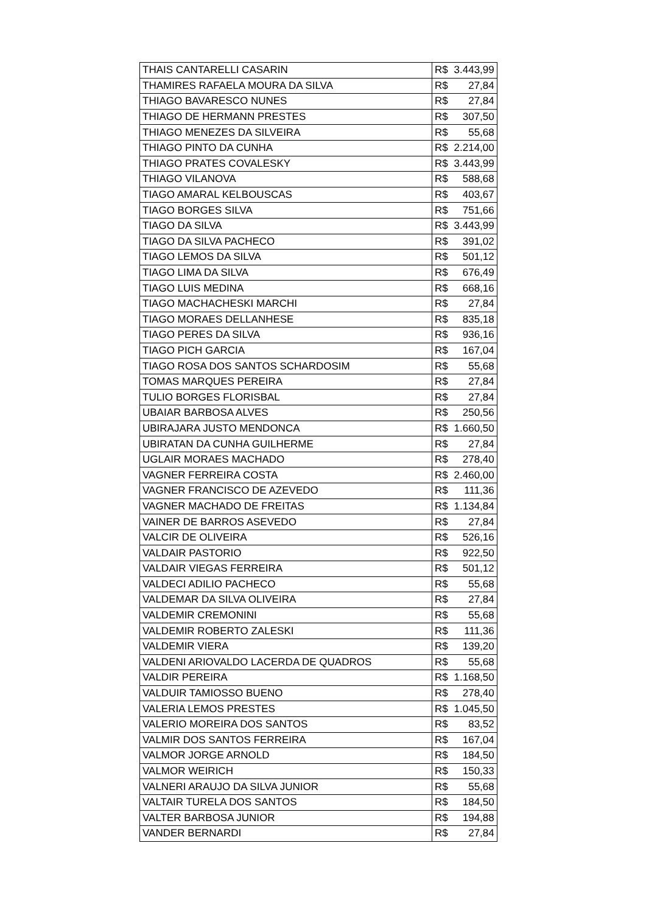| THAIS CANTARELLI CASARIN | R$ | 3.443,99 |
| THAMIRES RAFAELA MOURA DA SILVA | R$ | 27,84 |
| THIAGO BAVARESCO NUNES | R$ | 27,84 |
| THIAGO DE HERMANN PRESTES | R$ | 307,50 |
| THIAGO MENEZES DA SILVEIRA | R$ | 55,68 |
| THIAGO PINTO DA CUNHA | R$ | 2.214,00 |
| THIAGO PRATES COVALESKY | R$ | 3.443,99 |
| THIAGO VILANOVA | R$ | 588,68 |
| TIAGO AMARAL KELBOUSCAS | R$ | 403,67 |
| TIAGO BORGES SILVA | R$ | 751,66 |
| TIAGO DA SILVA | R$ | 3.443,99 |
| TIAGO DA SILVA PACHECO | R$ | 391,02 |
| TIAGO LEMOS DA SILVA | R$ | 501,12 |
| TIAGO LIMA DA SILVA | R$ | 676,49 |
| TIAGO LUIS MEDINA | R$ | 668,16 |
| TIAGO MACHACHESKI MARCHI | R$ | 27,84 |
| TIAGO MORAES DELLANHESE | R$ | 835,18 |
| TIAGO PERES DA SILVA | R$ | 936,16 |
| TIAGO PICH GARCIA | R$ | 167,04 |
| TIAGO ROSA DOS SANTOS SCHARDOSIM | R$ | 55,68 |
| TOMAS MARQUES PEREIRA | R$ | 27,84 |
| TULIO BORGES FLORISBAL | R$ | 27,84 |
| UBAIAR BARBOSA ALVES | R$ | 250,56 |
| UBIRAJARA JUSTO MENDONCA | R$ | 1.660,50 |
| UBIRATAN DA CUNHA GUILHERME | R$ | 27,84 |
| UGLAIR MORAES MACHADO | R$ | 278,40 |
| VAGNER FERREIRA COSTA | R$ | 2.460,00 |
| VAGNER FRANCISCO DE AZEVEDO | R$ | 111,36 |
| VAGNER MACHADO DE FREITAS | R$ | 1.134,84 |
| VAINER DE BARROS ASEVEDO | R$ | 27,84 |
| VALCIR DE OLIVEIRA | R$ | 526,16 |
| VALDAIR PASTORIO | R$ | 922,50 |
| VALDAIR VIEGAS FERREIRA | R$ | 501,12 |
| VALDECI ADILIO PACHECO | R$ | 55,68 |
| VALDEMAR DA SILVA OLIVEIRA | R$ | 27,84 |
| VALDEMIR CREMONINI | R$ | 55,68 |
| VALDEMIR ROBERTO ZALESKI | R$ | 111,36 |
| VALDEMIR VIERA | R$ | 139,20 |
| VALDENI ARIOVALDO LACERDA DE QUADROS | R$ | 55,68 |
| VALDIR PEREIRA | R$ | 1.168,50 |
| VALDUIR TAMIOSSO BUENO | R$ | 278,40 |
| VALERIA LEMOS PRESTES | R$ | 1.045,50 |
| VALERIO MOREIRA DOS SANTOS | R$ | 83,52 |
| VALMIR DOS SANTOS FERREIRA | R$ | 167,04 |
| VALMOR JORGE ARNOLD | R$ | 184,50 |
| VALMOR WEIRICH | R$ | 150,33 |
| VALNERI ARAUJO DA SILVA JUNIOR | R$ | 55,68 |
| VALTAIR TURELA DOS SANTOS | R$ | 184,50 |
| VALTER BARBOSA JUNIOR | R$ | 194,88 |
| VANDER BERNARDI | R$ | 27,84 |